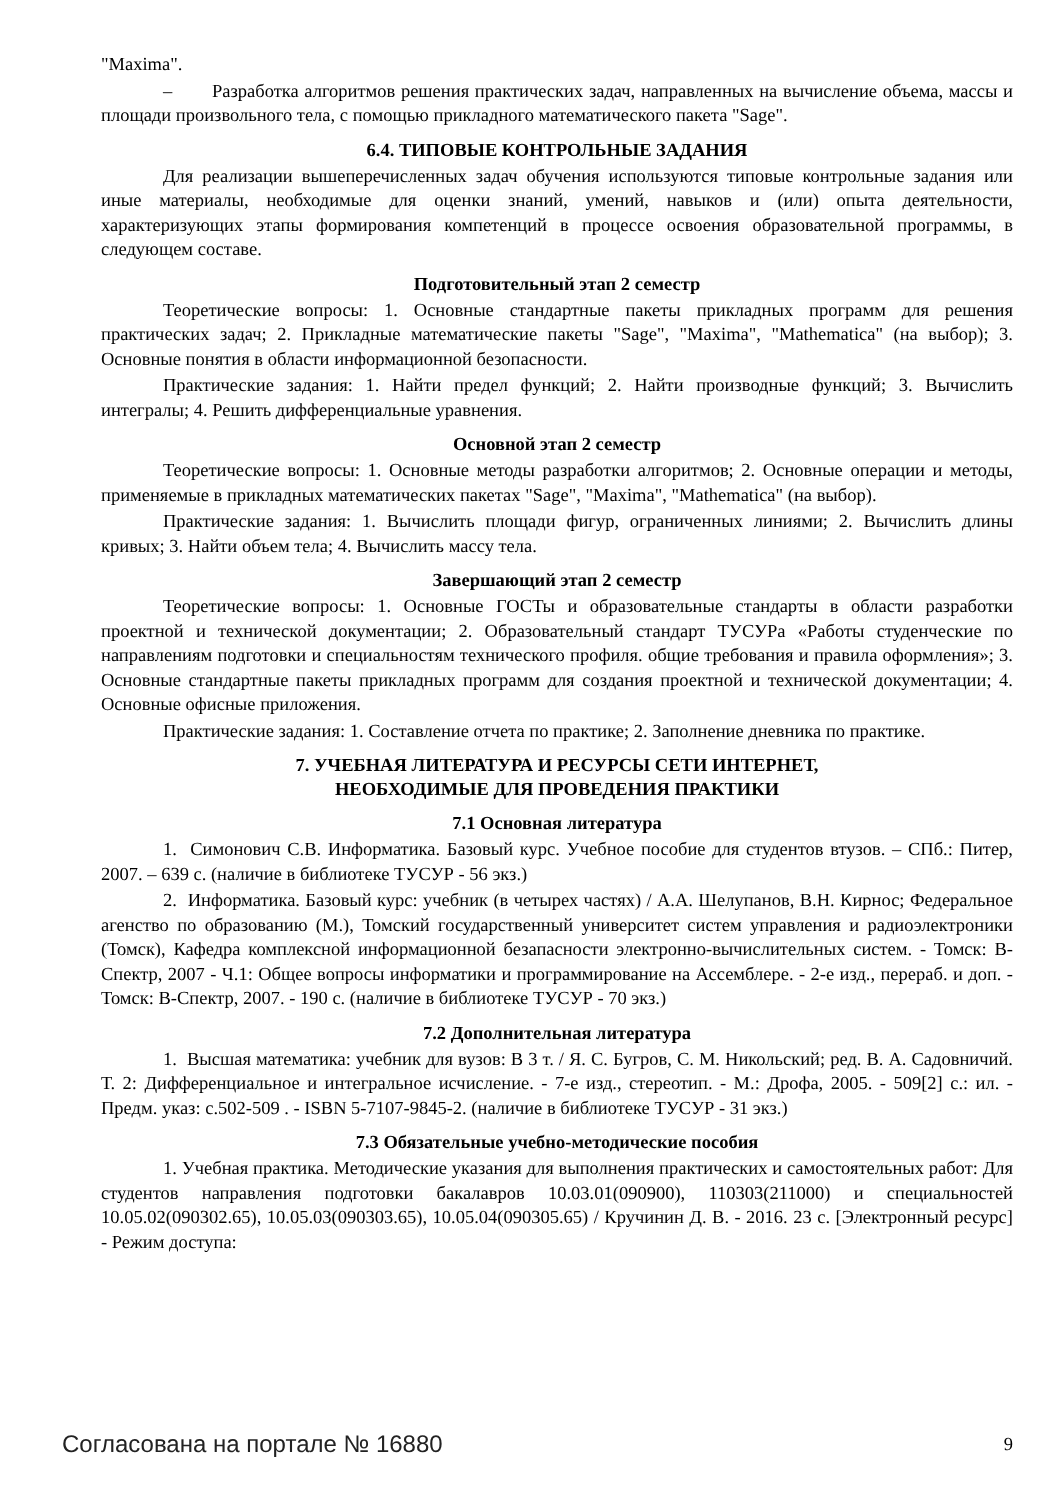"Maxima".
– Разработка алгоритмов решения практических задач, направленных на вычисление объема, массы и площади произвольного тела, с помощью прикладного математического пакета "Sage".
6.4. ТИПОВЫЕ КОНТРОЛЬНЫЕ ЗАДАНИЯ
Для реализации вышеперечисленных задач обучения используются типовые контрольные задания или иные материалы, необходимые для оценки знаний, умений, навыков и (или) опыта деятельности, характеризующих этапы формирования компетенций в процессе освоения образовательной программы, в следующем составе.
Подготовительный этап 2 семестр
Теоретические вопросы: 1. Основные стандартные пакеты прикладных программ для решения практических задач; 2. Прикладные математические пакеты "Sage", "Maxima", "Mathematica" (на выбор); 3. Основные понятия в области информационной безопасности.
Практические задания: 1. Найти предел функций; 2. Найти производные функций; 3. Вычислить интегралы; 4. Решить дифференциальные уравнения.
Основной этап 2 семестр
Теоретические вопросы: 1. Основные методы разработки алгоритмов; 2. Основные операции и методы, применяемые в прикладных математических пакетах "Sage", "Maxima", "Mathematica" (на выбор).
Практические задания: 1. Вычислить площади фигур, ограниченных линиями; 2. Вычислить длины кривых; 3. Найти объем тела; 4. Вычислить массу тела.
Завершающий этап 2 семестр
Теоретические вопросы: 1. Основные ГОСТы и образовательные стандарты в области разработки проектной и технической документации; 2. Образовательный стандарт ТУСУРа «Работы студенческие по направлениям подготовки и специальностям технического профиля. общие требования и правила оформления»; 3. Основные стандартные пакеты прикладных программ для создания проектной и технической документации; 4. Основные офисные приложения.
Практические задания: 1. Составление отчета по практике; 2. Заполнение дневника по практике.
7. УЧЕБНАЯ ЛИТЕРАТУРА И РЕСУРСЫ СЕТИ ИНТЕРНЕТ,
НЕОБХОДИМЫЕ ДЛЯ ПРОВЕДЕНИЯ ПРАКТИКИ
7.1 Основная литература
1. Симонович С.В. Информатика. Базовый курс. Учебное пособие для студентов втузов. – СПб.: Питер, 2007. – 639 с. (наличие в библиотеке ТУСУР - 56 экз.)
2. Информатика. Базовый курс: учебник (в четырех частях) / А.А. Шелупанов, В.Н. Кирнос; Федеральное агенство по образованию (М.), Томский государственный университет систем управления и радиоэлектроники (Томск), Кафедра комплексной информационной безапасности электронно-вычислительных систем. - Томск: В-Спектр, 2007 - Ч.1: Общее вопросы информатики и программирование на Ассемблере. - 2-е изд., перераб. и доп. - Томск: В-Спектр, 2007. - 190 с. (наличие в библиотеке ТУСУР - 70 экз.)
7.2 Дополнительная литература
1. Высшая математика: учебник для вузов: В 3 т. / Я. С. Бугров, С. М. Никольский; ред. В. А. Садовничий. Т. 2: Дифференциальное и интегральное исчисление. - 7-е изд., стереотип. - М.: Дрофа, 2005. - 509[2] с.: ил. - Предм. указ: с.502-509 . - ISBN 5-7107-9845-2. (наличие в библиотеке ТУСУР - 31 экз.)
7.3 Обязательные учебно-методические пособия
1. Учебная практика. Методические указания для выполнения практических и самостоятельных работ: Для студентов направления подготовки бакалавров 10.03.01(090900), 110303(211000) и специальностей 10.05.02(090302.65), 10.05.03(090303.65), 10.05.04(090305.65) / Кручинин Д. В. - 2016. 23 с. [Электронный ресурс] - Режим доступа:
Согласована на портале № 16880 9